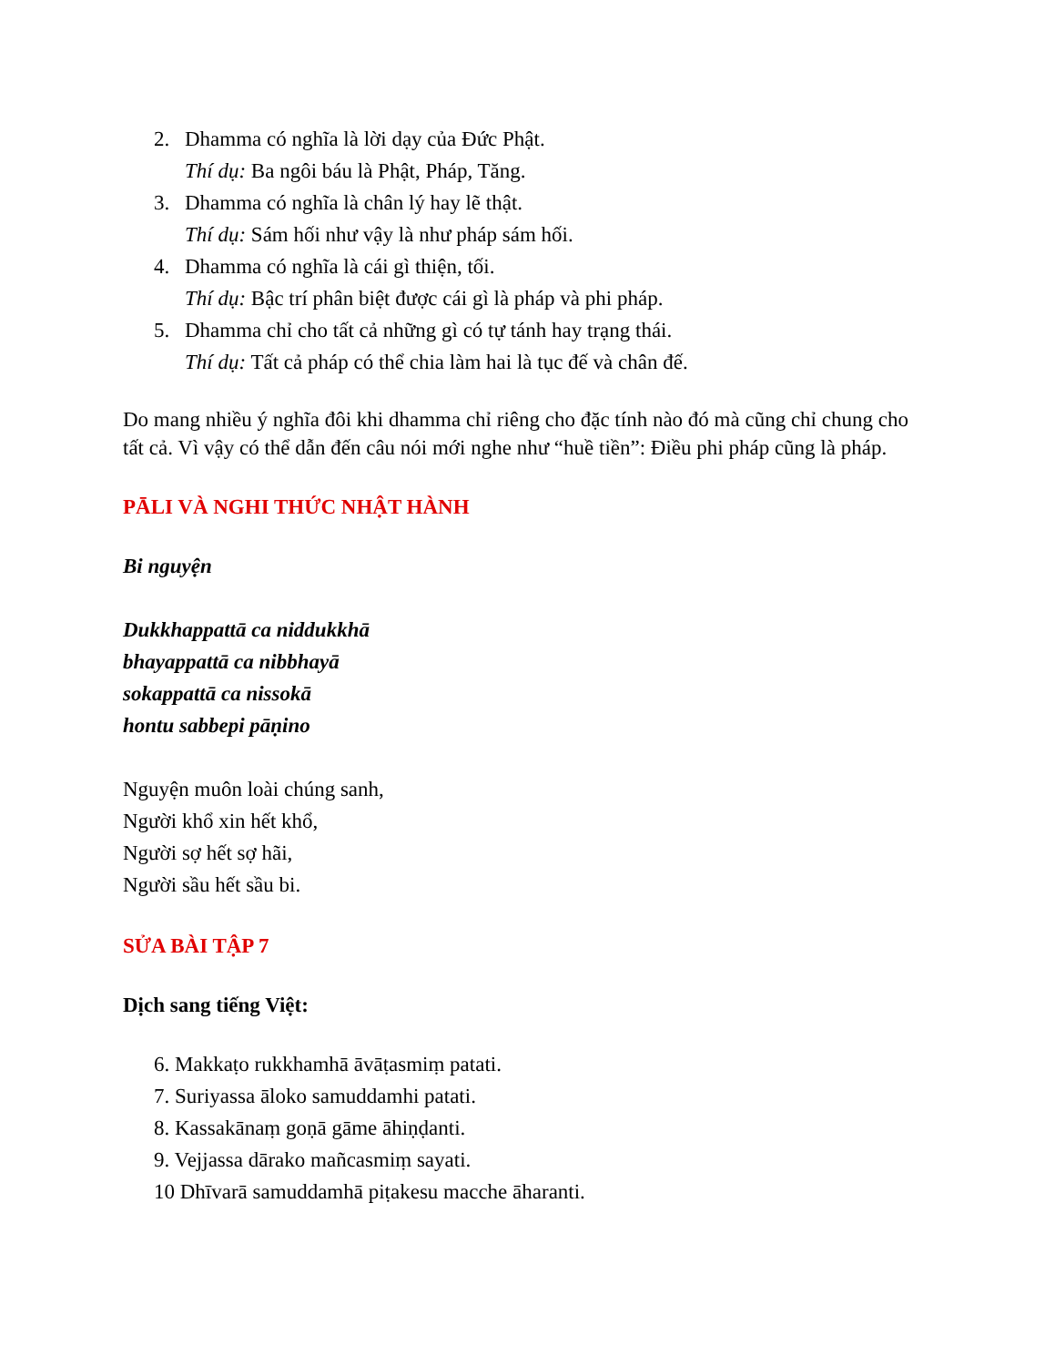2. Dhamma có nghĩa là lời dạy của Đức Phật.
Thí dụ: Ba ngôi báu là Phật, Pháp, Tăng.
3. Dhamma có nghĩa là chân lý hay lẽ thật.
Thí dụ: Sám hối như vậy là như pháp sám hối.
4. Dhamma có nghĩa là cái gì thiện, tối.
Thí dụ: Bậc trí phân biệt được cái gì là pháp và phi pháp.
5. Dhamma chỉ cho tất cả những gì có tự tánh hay trạng thái.
Thí dụ: Tất cả pháp có thể chia làm hai là tục đế và chân đế.
Do mang nhiều ý nghĩa đôi khi dhamma chỉ riêng cho đặc tính nào đó mà cũng chỉ chung cho tất cả. Vì vậy có thể dẫn đến câu nói mới nghe như “huề tiền”: Điều phi pháp cũng là pháp.
PĀLI VÀ NGHI THỨC NHẬT HÀNH
Bi nguyện
Dukkhappattā ca niddukkhā
bhayappattā ca nibbhayā
sokappattā ca nissokā
hontu sabbepi pāṇino
Nguyện muôn loài chúng sanh,
Người khổ xin hết khổ,
Người sợ hết sợ hãi,
Người sầu hết sầu bi.
SỬA BÀI TẬP 7
Dịch sang tiếng Việt:
6. Makkaṭo rukkhamhā āvāṭasmiṃ patati.
7. Suriyassa āloko samuddamhi patati.
8. Kassakānaṃ goṇā gāme āhiṇḍanti.
9. Vejjassa dārako mañcasmiṃ sayati.
10 Dhīvarā samuddamhā piṭakesu macche āharanti.